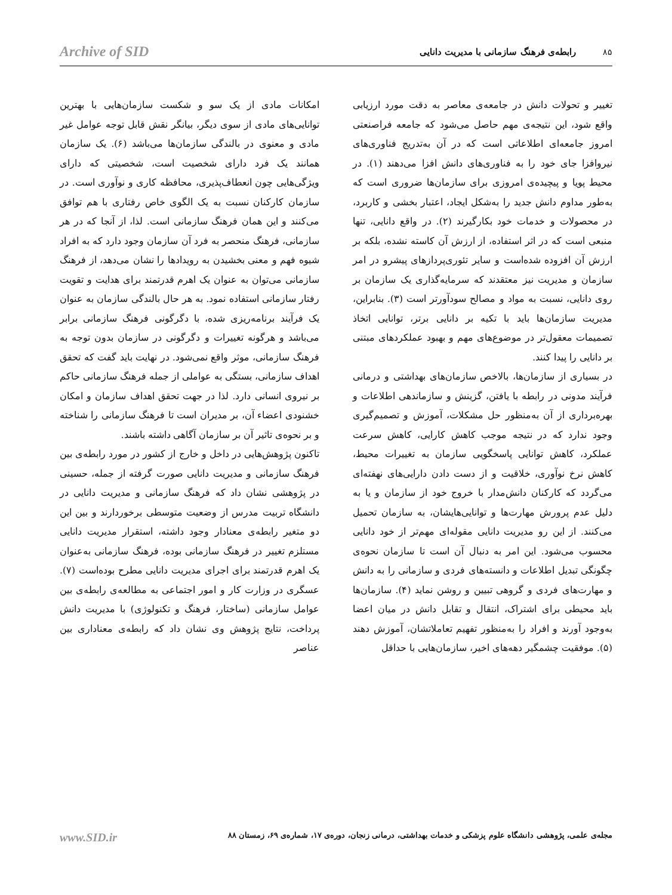۸۵ رابطه‌ی فرهنگ سازمانی با مدیریت دانایی Archive of SID
تغییر و تحولات دانش در جامعه‌ی معاصر به دقت مورد ارزیابی واقع شود، این نتیجه‌ی مهم حاصل می‌شود که جامعه فراصنعتی امروز جامعه‌ای اطلاعاتی است که در آن به‌تدریج فناوری‌های نیروافزا جای خود را به فناوری‌های دانش افزا می‌دهند (۱). در محیط پویا و پیچیده‌ی امروزی برای سازمان‌ها ضروری است که به‌طور مداوم دانش جدید را به‌شکل ایجاد، اعتبار بخشی و کاربرد، در محصولات و خدمات خود بکارگیرند (۲). در واقع دانایی، تنها منبعی است که در اثر استفاده، از ارزش آن کاسته نشده، بلکه بر ارزش آن افزوده شده‌است و سایر تئوری‌پردازهای پیشرو در امر سازمان و مدیریت نیز معتقدند که سرمایه‌گذاری یک سازمان بر روی دانایی، نسبت به مواد و مصالح سودآورتر است (۳). بنابراین، مدیریت سازمان‌ها باید با تکیه بر دانایی برتر، توانایی اتخاذ تصمیمات معقول‌تر در موضوع‌های مهم و بهبود عملکردهای مبتنی بر دانایی را پیدا کنند.
در بسیاری از سازمان‌ها، بالاخص سازمان‌های بهداشتی و درمانی فرآیند مدونی در رابطه با یافتن، گزینش و سازماندهی اطلاعات و بهره‌برداری از آن به‌منظور حل مشکلات، آموزش و تصمیم‌گیری وجود ندارد که در نتیجه موجب کاهش کارایی، کاهش سرعت عملکرد، کاهش توانایی پاسخگویی سازمان به تغییرات محیط، کاهش نرخ نوآوری، خلاقیت و از دست دادن دارایی‌های نهفته‌ای می‌گردد که کارکنان دانش‌مدار با خروج خود از سازمان و یا به دلیل عدم پرورش مهارت‌ها و توانایی‌هایشان، به سازمان تحمیل می‌کنند. از این رو مدیریت دانایی مقوله‌ای مهم‌تر از خود دانایی محسوب می‌شود. این امر به دنبال آن است تا سازمان نحوه‌ی چگونگی تبدیل اطلاعات و دانسته‌های فردی و سازمانی را به دانش و مهارت‌های فردی و گروهی تبیین و روشن نماید (۴). سازمان‌ها باید محیطی برای اشتراک، انتقال و تقابل دانش در میان اعضا به‌وجود آورند و افراد را به‌منظور تفهیم تعاملاتشان، آموزش دهند (۵). موفقیت چشمگیر دهه‌های اخیر، سازمان‌هایی با حداقل
امکانات مادی از یک سو و شکست سازمان‌هایی با بهترین توانایی‌های مادی از سوی دیگر، بیانگر نقش قابل توجه عوامل غیر مادی و معنوی در بالندگی سازمان‌ها می‌باشد (۶). یک سازمان همانند یک فرد دارای شخصیت است، شخصیتی که دارای ویژگی‌هایی چون انعطاف‌پذیری، محافظه کاری و نوآوری است. در سازمان کارکنان نسبت به یک الگوی خاص رفتاری با هم توافق می‌کنند و این همان فرهنگ سازمانی است. لذا، از آنجا که در هر سازمانی، فرهنگ منحصر به فرد آن سازمان وجود دارد که به افراد شیوه فهم و معنی بخشیدن به رویدادها را نشان می‌دهد، از فرهنگ سازمانی می‌توان به عنوان یک اهرم قدرتمند برای هدایت و تقویت رفتار سازمانی استفاده نمود. به هر حال بالندگی سازمان به عنوان یک فرآیند برنامه‌ریزی شده، با دگرگونی فرهنگ سازمانی برابر می‌باشد و هرگونه تغییرات و دگرگونی در سازمان بدون توجه به فرهنگ سازمانی، موثر واقع نمی‌شود. در نهایت باید گفت که تحقق اهداف سازمانی، بستگی به عواملی از جمله فرهنگ سازمانی حاکم بر نیروی انسانی دارد. لذا در جهت تحقق اهداف سازمان و امکان خشنودی اعضاء آن، بر مدیران است تا فرهنگ سازمانی را شناخته و بر نحوه‌ی تاثیر آن بر سازمان آگاهی داشته باشند.
تاکنون پژوهش‌هایی در داخل و خارج از کشور در مورد رابطه‌ی بین فرهنگ سازمانی و مدیریت دانایی صورت گرفته از جمله، حسینی در پژوهشی نشان داد که فرهنگ سازمانی و مدیریت دانایی در دانشگاه تربیت مدرس از وضعیت متوسطی برخوردارند و بین این دو متغیر رابطه‌ی معنادار وجود داشته، استقرار مدیریت دانایی مستلزم تغییر در فرهنگ سازمانی بوده، فرهنگ سازمانی به‌عنوان یک اهرم قدرتمند برای اجرای مدیریت دانایی مطرح بوده‌است (۷). عسگری در وزارت کار و امور اجتماعی به مطالعه‌ی رابطه‌ی بین عوامل سازمانی (ساختار، فرهنگ و تکنولوژی) با مدیریت دانش پرداخت، نتایج پژوهش وی نشان داد که رابطه‌ی معناداری بین عناصر
مجله‌ی علمی، پژوهشی دانشگاه علوم پزشکی و خدمات بهداشتی، درمانی زنجان، دوره‌ی ۱۷، شماره‌ی ۶۹، زمستان ۸۸ www.SID.ir